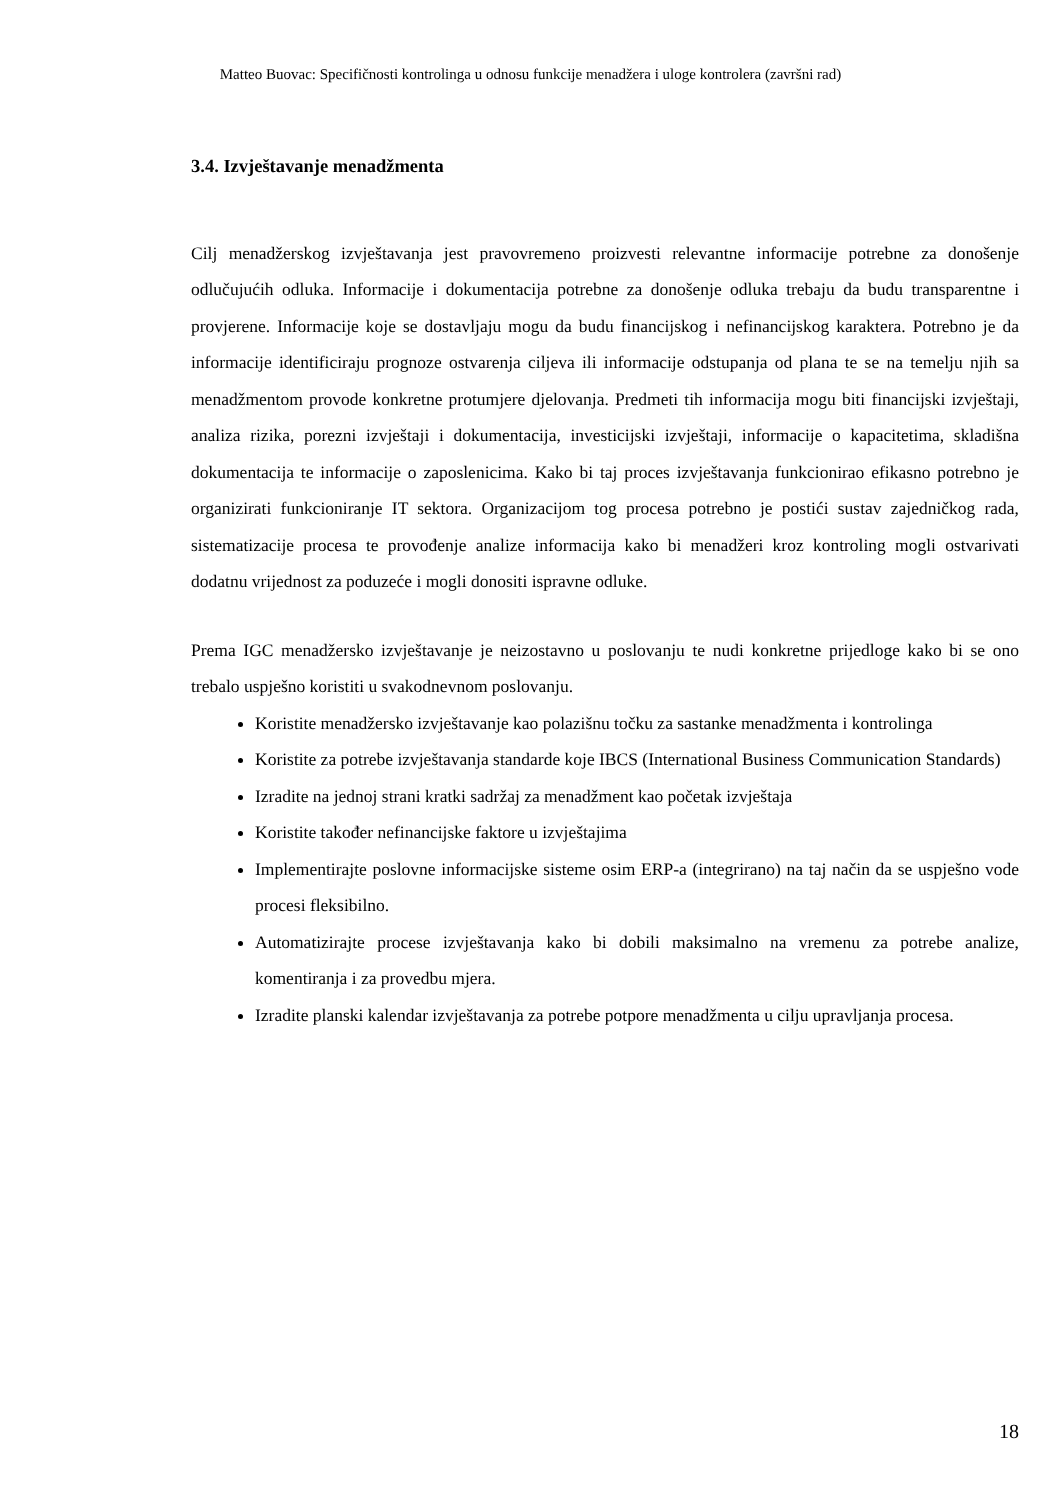Matteo Buovac: Specifičnosti kontrolinga u odnosu funkcije menadžera i uloge kontrolera (završni rad)
3.4. Izvještavanje menadžmenta
Cilj menadžerskog izvještavanja jest pravovremeno proizvesti relevantne informacije potrebne za donošenje odlučujućih odluka. Informacije i dokumentacija potrebne za donošenje odluka trebaju da budu transparentne i provjerene. Informacije koje se dostavljaju mogu da budu financijskog i nefinancijskog karaktera. Potrebno je da informacije identificiraju prognoze ostvarenja ciljeva ili informacije odstupanja od plana te se na temelju njih sa menadžmentom provode konkretne protumjere djelovanja. Predmeti tih informacija mogu biti financijski izvještaji, analiza rizika, porezni izvještaji i dokumentacija, investicijski izvještaji, informacije o kapacitetima, skladišna dokumentacija te informacije o zaposlenicima. Kako bi taj proces izvještavanja funkcionirao efikasno potrebno je organizirati funkcioniranje IT sektora. Organizacijom tog procesa potrebno je postići sustav zajedničkog rada, sistematizacije procesa te provođenje analize informacija kako bi menadžeri kroz kontroling mogli ostvarivati dodatnu vrijednost za poduzeće i mogli donositi ispravne odluke.
Prema IGC menadžersko izvještavanje je neizostavno u poslovanju te nudi konkretne prijedloge kako bi se ono trebalo uspješno koristiti u svakodnevnom poslovanju.
Koristite menadžersko izvještavanje kao polazišnu točku za sastanke menadžmenta i kontrolinga
Koristite za potrebe izvještavanja standarde koje IBCS (International Business Communication Standards)
Izradite na jednoj strani kratki sadržaj za menadžment kao početak izvještaja
Koristite također nefinancijske faktore u izvještajima
Implementirajte poslovne informacijske sisteme osim ERP-a (integrirano) na taj način da se uspješno vode procesi fleksibilno.
Automatizirajte procese izvještavanja kako bi dobili maksimalno na vremenu za potrebe analize, komentiranja i za provedbu mjera.
Izradite planski kalendar izvještavanja za potrebe potpore menadžmenta u cilju upravljanja procesa.
18